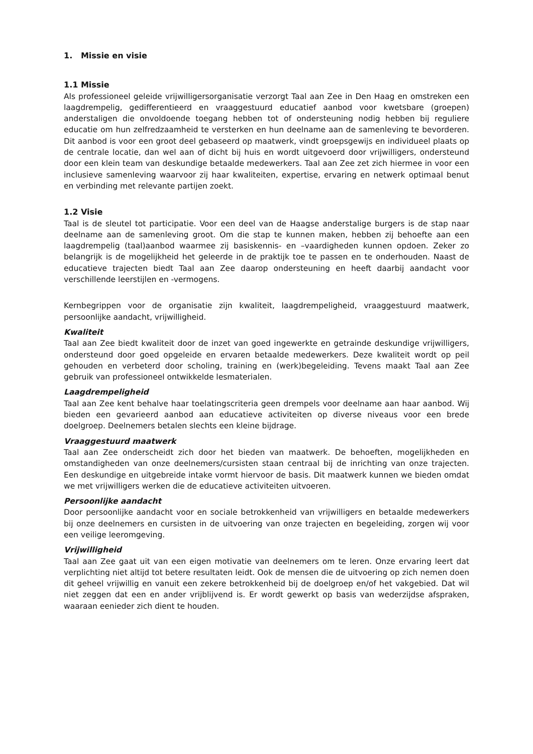1. Missie en visie
1.1 Missie
Als professioneel geleide vrijwilligersorganisatie verzorgt Taal aan Zee in Den Haag en omstreken een laagdrempelig, gedifferentieerd en vraaggestuurd educatief aanbod voor kwetsbare (groepen) anderstaligen die onvoldoende toegang hebben tot of ondersteuning nodig hebben bij reguliere educatie om hun zelfredzaamheid te versterken en hun deelname aan de samenleving te bevorderen. Dit aanbod is voor een groot deel gebaseerd op maatwerk, vindt groepsgewijs en individueel plaats op de centrale locatie, dan wel aan of dicht bij huis en wordt uitgevoerd door vrijwilligers, ondersteund door een klein team van deskundige betaalde medewerkers. Taal aan Zee zet zich hiermee in voor een inclusieve samenleving waarvoor zij haar kwaliteiten, expertise, ervaring en netwerk optimaal benut en verbinding met relevante partijen zoekt.
1.2 Visie
Taal is de sleutel tot participatie. Voor een deel van de Haagse anderstalige burgers is de stap naar deelname aan de samenleving groot. Om die stap te kunnen maken, hebben zij behoefte aan een laagdrempelig (taal)aanbod waarmee zij basiskennis- en –vaardigheden kunnen opdoen. Zeker zo belangrijk is de mogelijkheid het geleerde in de praktijk toe te passen en te onderhouden. Naast de educatieve trajecten biedt Taal aan Zee daarop ondersteuning en heeft daarbij aandacht voor verschillende leerstijlen en -vermogens.
Kernbegrippen voor de organisatie zijn kwaliteit, laagdrempeligheid, vraaggestuurd maatwerk, persoonlijke aandacht, vrijwilligheid.
Kwaliteit
Taal aan Zee biedt kwaliteit door de inzet van goed ingewerkte en getrainde deskundige vrijwilligers, ondersteund door goed opgeleide en ervaren betaalde medewerkers. Deze kwaliteit wordt op peil gehouden en verbeterd door scholing, training en (werk)begeleiding. Tevens maakt Taal aan Zee gebruik van professioneel ontwikkelde lesmaterialen.
Laagdrempeligheid
Taal aan Zee kent behalve haar toelatingscriteria geen drempels voor deelname aan haar aanbod. Wij bieden een gevarieerd aanbod aan educatieve activiteiten op diverse niveaus voor een brede doelgroep. Deelnemers betalen slechts een kleine bijdrage.
Vraaggestuurd maatwerk
Taal aan Zee onderscheidt zich door het bieden van maatwerk. De behoeften, mogelijkheden en omstandigheden van onze deelnemers/cursisten staan centraal bij de inrichting van onze trajecten. Een deskundige en uitgebreide intake vormt hiervoor de basis. Dit maatwerk kunnen we bieden omdat we met vrijwilligers werken die de educatieve activiteiten uitvoeren.
Persoonlijke aandacht
Door persoonlijke aandacht voor en sociale betrokkenheid van vrijwilligers en betaalde medewerkers bij onze deelnemers en cursisten in de uitvoering van onze trajecten en begeleiding, zorgen wij voor een veilige leeromgeving.
Vrijwilligheid
Taal aan Zee gaat uit van een eigen motivatie van deelnemers om te leren. Onze ervaring leert dat verplichting niet altijd tot betere resultaten leidt. Ook de mensen die de uitvoering op zich nemen doen dit geheel vrijwillig en vanuit een zekere betrokkenheid bij de doelgroep en/of het vakgebied. Dat wil niet zeggen dat een en ander vrijblijvend is. Er wordt gewerkt op basis van wederzijdse afspraken, waaraan eenieder zich dient te houden.